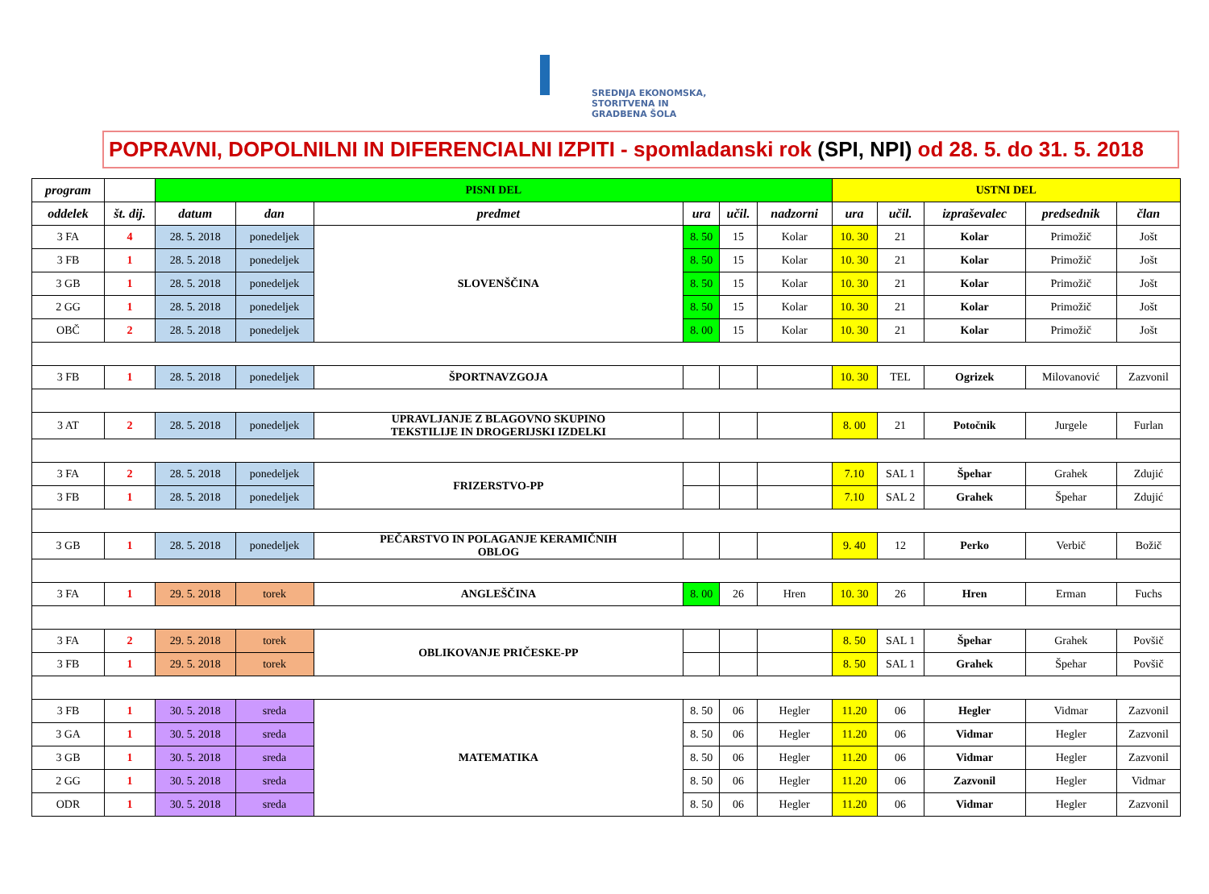SREDNJA EKONOMSKA,
STORITVENA IN
GRADBENA ŠOLA
POPRAVNI, DOPOLNILNI IN DIFERENCIALNI IZPITI - spomladanski rok (SPI, NPI) od 28. 5. do 31. 5. 2018
| program | | PISNI DEL | | | | | | USTNI DEL | | | | |
| --- | --- | --- | --- | --- | --- | --- | --- | --- | --- | --- | --- | --- |
| oddelek | št. dij. | datum | dan | predmet | ura | učil. | nadzorni | ura | učil. | izpraševalec | predsednik | član |
| 3 FA | 4 | 28. 5. 2018 | ponedeljek | SLOVENŠČINA | 8. 50 | 15 | Kolar | 10. 30 | 21 | Kolar | Primožič | Jošt |
| 3 FB | 1 | 28. 5. 2018 | ponedeljek | | 8. 50 | 15 | Kolar | 10. 30 | 21 | Kolar | Primožič | Jošt |
| 3 GB | 1 | 28. 5. 2018 | ponedeljek | | 8. 50 | 15 | Kolar | 10. 30 | 21 | Kolar | Primožič | Jošt |
| 2 GG | 1 | 28. 5. 2018 | ponedeljek | | 8. 50 | 15 | Kolar | 10. 30 | 21 | Kolar | Primožič | Jošt |
| OBČ | 2 | 28. 5. 2018 | ponedeljek | | 8. 00 | 15 | Kolar | 10. 30 | 21 | Kolar | Primožič | Jošt |
| 3 FB | 1 | 28. 5. 2018 | ponedeljek | ŠPORTNAVZGOJA | | | | 10. 30 | TEL | Ogrizek | Milovanović | Zazvonil |
| 3 AT | 2 | 28. 5. 2018 | ponedeljek | UPRAVLJANJE Z BLAGOVNO SKUPINO TEKSTILIJE IN DROGERIJSKI IZDELKI | | | | 8. 00 | 21 | Potočnik | Jurgele | Furlan |
| 3 FA | 2 | 28. 5. 2018 | ponedeljek | FRIZERSTVO-PP | | | | 7.10 | SAL 1 | Špehar | Grahek | Zdujić |
| 3 FB | 1 | 28. 5. 2018 | ponedeljek | | | | | 7.10 | SAL 2 | Grahek | Špehar | Zdujić |
| 3 GB | 1 | 28. 5. 2018 | ponedeljek | PEČARSTVO IN POLAGANJE KERAMIČNIH OBLOG | | | | 9. 40 | 12 | Perko | Verbič | Božič |
| 3 FA | 1 | 29. 5. 2018 | torek | ANGLEŠČINA | 8. 00 | 26 | Hren | 10. 30 | 26 | Hren | Erman | Fuchs |
| 3 FA | 2 | 29. 5. 2018 | torek | OBLIKOVANJE PRIČESKE-PP | | | | 8. 50 | SAL 1 | Špehar | Grahek | Povšič |
| 3 FB | 1 | 29. 5. 2018 | torek | | | | | 8. 50 | SAL 1 | Grahek | Špehar | Povšič |
| 3 FB | 1 | 30. 5. 2018 | sreda | MATEMATIKA | 8. 50 | 06 | Hegler | 11.20 | 06 | Hegler | Vidmar | Zazvonil |
| 3 GA | 1 | 30. 5. 2018 | sreda | | 8. 50 | 06 | Hegler | 11.20 | 06 | Vidmar | Hegler | Zazvonil |
| 3 GB | 1 | 30. 5. 2018 | sreda | | 8. 50 | 06 | Hegler | 11.20 | 06 | Vidmar | Hegler | Zazvonil |
| 2 GG | 1 | 30. 5. 2018 | sreda | | 8. 50 | 06 | Hegler | 11.20 | 06 | Zazvonil | Hegler | Vidmar |
| ODR | 1 | 30. 5. 2018 | sreda | | 8. 50 | 06 | Hegler | 11.20 | 06 | Vidmar | Hegler | Zazvonil |